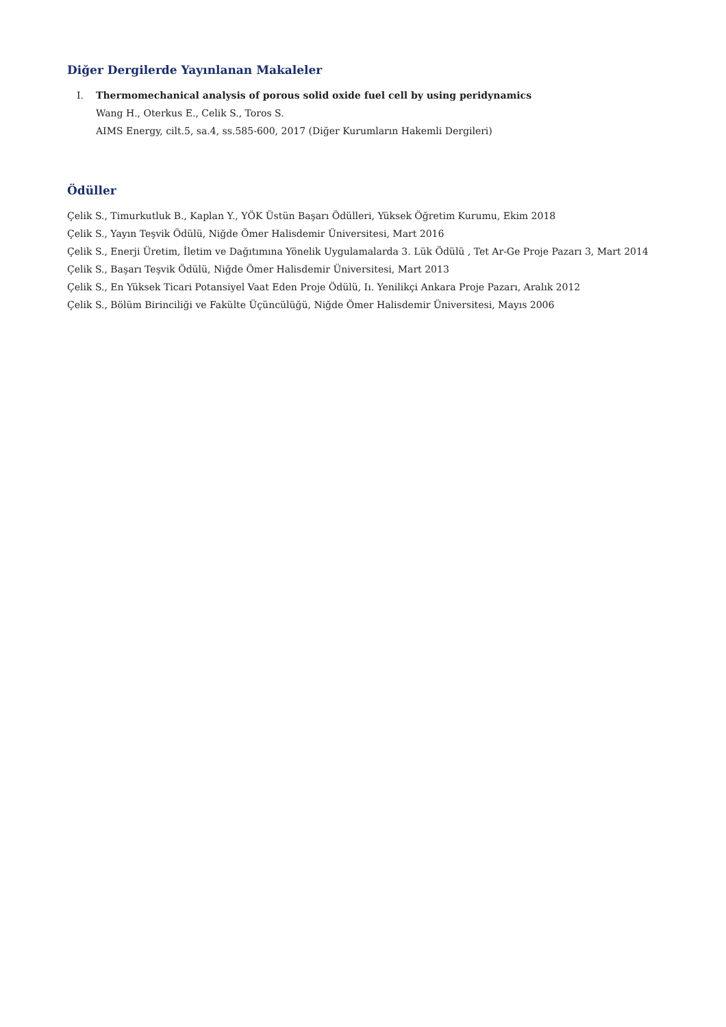Diğer Dergilerde Yayınlanan Makaleler
I. Thermomechanical analysis of porous solid oxide fuel cell by using peridynamics
Wang H., Oterkus E., Celik S., Toros S.
AIMS Energy, cilt.5, sa.4, ss.585-600, 2017 (Diğer Kurumların Hakemli Dergileri)
Ödüller
Çelik S., Timurkutluk B., Kaplan Y., YÖK Üstün Başarı Ödülleri, Yüksek Öğretim Kurumu, Ekim 2018
Çelik S., Yayın Teşvik Ödülü, Niğde Ömer Halisdemir Üniversitesi, Mart 2016
Çelik S., Enerji Üretim, İletim ve Dağıtımına Yönelik Uygulamalarda 3. Lük Ödülü , Tet Ar-Ge Proje Pazarı 3, Mart 2014
Çelik S., Başarı Teşvik Ödülü, Niğde Ömer Halisdemir Üniversitesi, Mart 2013
Çelik S., En Yüksek Ticari Potansiyel Vaat Eden Proje Ödülü, Iı. Yenilikçi Ankara Proje Pazarı, Aralık 2012
Çelik S., Bölüm Birinciliği ve Fakülte Üçüncülüğü, Niğde Ömer Halisdemir Üniversitesi, Mayıs 2006